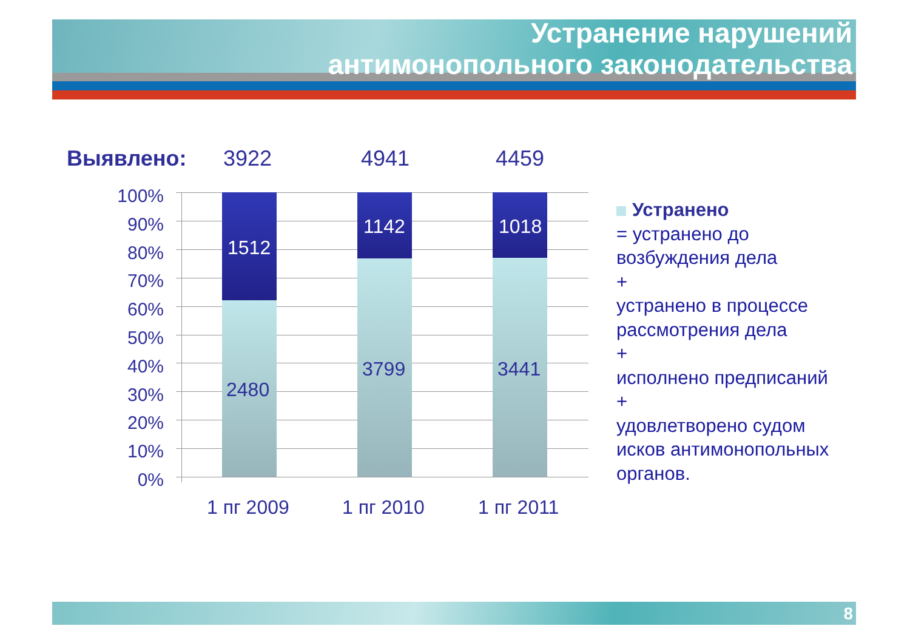Устранение нарушений
антимонопольного законодательства
Выявлено: 3922 4941 4459
100%
90%
80%
70%
60%
50%
40%
30%
20%
10%
0%
1512
2480
1142
3799
1018
3441
1 пг 2009 1 пг 2010 1 пг 2011
Устранено
= устранено до возбуждения дела
+
устранено в процессе рассмотрения дела
+
исполнено предписаний
+
удовлетворено судом исков антимонопольных органов.
8